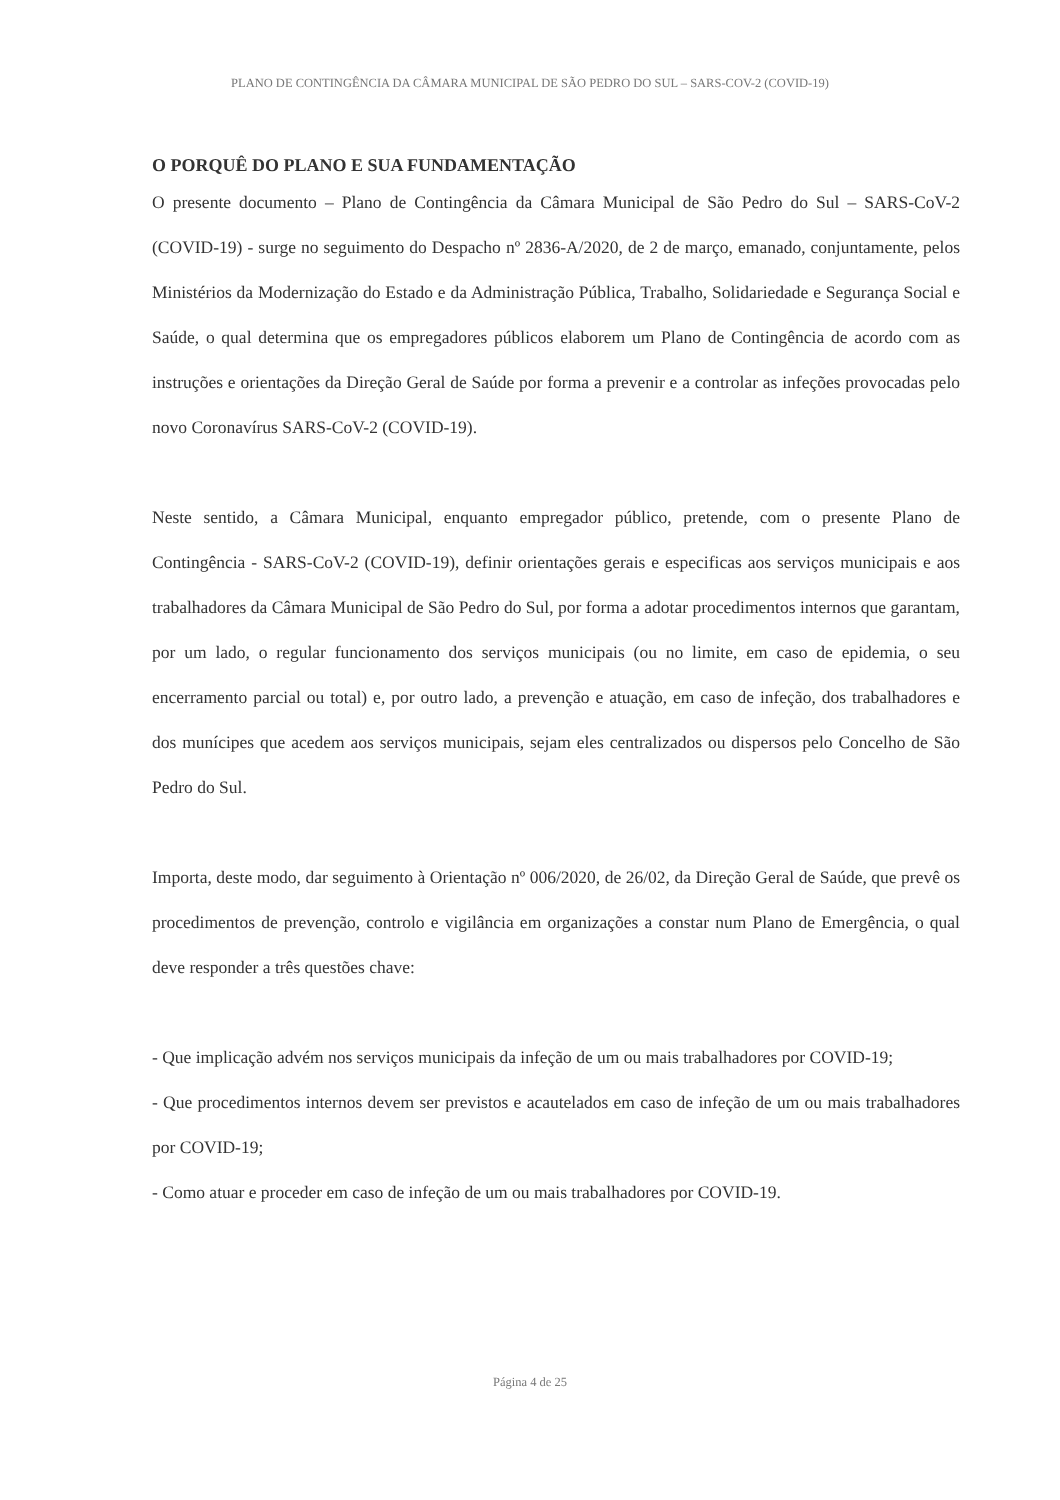PLANO DE CONTINGÊNCIA DA CÂMARA MUNICIPAL DE SÃO PEDRO DO SUL – SARS-COV-2 (COVID-19)
O PORQUÊ DO PLANO E SUA FUNDAMENTAÇÃO
O presente documento – Plano de Contingência da Câmara Municipal de São Pedro do Sul – SARS-CoV-2 (COVID-19) - surge no seguimento do Despacho nº 2836-A/2020, de 2 de março, emanado, conjuntamente, pelos Ministérios da Modernização do Estado e da Administração Pública, Trabalho, Solidariedade e Segurança Social e Saúde, o qual determina que os empregadores públicos elaborem um Plano de Contingência de acordo com as instruções e orientações da Direção Geral de Saúde por forma a prevenir e a controlar as infeções provocadas pelo novo Coronavírus SARS-CoV-2 (COVID-19).
Neste sentido, a Câmara Municipal, enquanto empregador público, pretende, com o presente Plano de Contingência - SARS-CoV-2 (COVID-19), definir orientações gerais e especificas aos serviços municipais e aos trabalhadores da Câmara Municipal de São Pedro do Sul, por forma a adotar procedimentos internos que garantam, por um lado, o regular funcionamento dos serviços municipais (ou no limite, em caso de epidemia, o seu encerramento parcial ou total) e, por outro lado, a prevenção e atuação, em caso de infeção, dos trabalhadores e dos munícipes que acedem aos serviços municipais, sejam eles centralizados ou dispersos pelo Concelho de São Pedro do Sul.
Importa, deste modo, dar seguimento à Orientação nº 006/2020, de 26/02, da Direção Geral de Saúde, que prevê os procedimentos de prevenção, controlo e vigilância em organizações a constar num Plano de Emergência, o qual deve responder a três questões chave:
- Que implicação advém nos serviços municipais da infeção de um ou mais trabalhadores por COVID-19;
- Que procedimentos internos devem ser previstos e acautelados em caso de infeção de um ou mais trabalhadores por COVID-19;
- Como atuar e proceder em caso de infeção de um ou mais trabalhadores por COVID-19.
Página 4 de 25